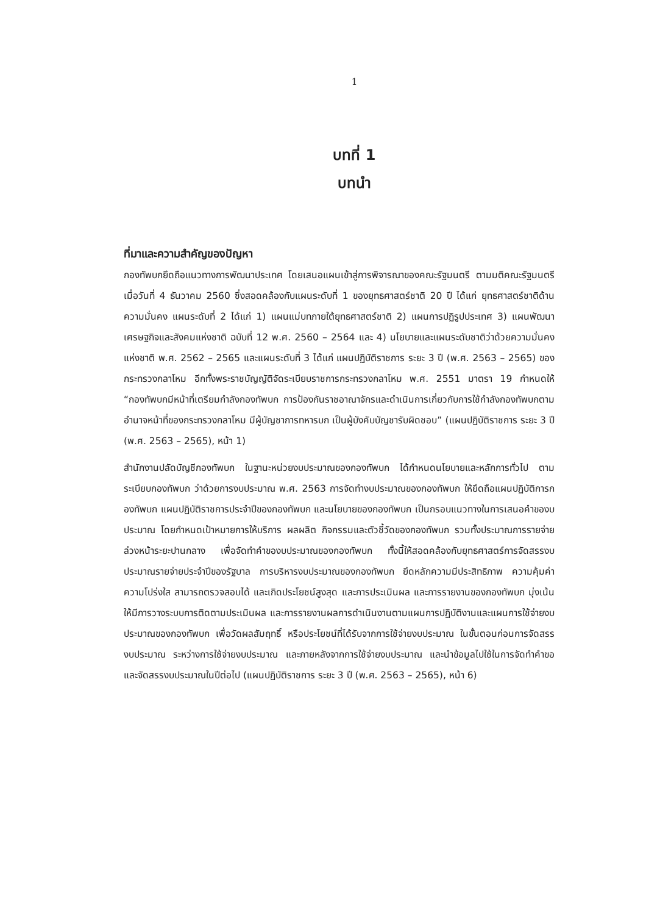1
บทที่ 1
บทนำ
ที่มาและความสำคัญของปัญหา
กองทัพบกยึดถือแนวทางการพัฒนาประเทศ โดยเสนอแผนเข้าสู่การพิจารณาของคณะรัฐมนตรี ตามมติคณะรัฐมนตรี เมื่อวันที่ 4 ธันวาคม 2560 ซึ่งสอดคล้องกับแผนระดับที่ 1 ของยุทธศาสตร์ชาติ 20 ปี ได้แก่ ยุทธศาสตร์ชาติด้านความมั่นคง แผนระดับที่ 2 ได้แก่ 1) แผนแม่บทภายใต้ยุทธศาสตร์ชาติ 2) แผนการปฏิรูปประเทศ 3) แผนพัฒนาเศรษฐกิจและสังคมแห่งชาติ ฉบับที่ 12 พ.ศ. 2560 – 2564 และ 4) นโยบายและแผนระดับชาติว่าด้วยความมั่นคงแห่งชาติ พ.ศ. 2562 – 2565 และแผนระดับที่ 3 ได้แก่ แผนปฏิบัติราชการ ระยะ 3 ปี (พ.ศ. 2563 – 2565) ของกระทรวงกลาโหม อีกทั้งพระราชบัญญัติจัดระเบียบราชการกระทรวงกลาโหม พ.ศ. 2551 มาตรา 19 กำหนดให้ “กองทัพบกมีหน้าที่เตรียมกำลังกองทัพบก การป้องกันราชอาณาจักรและดำเนินการเกี่ยวกับการใช้กำลังกองทัพบกตามอำนาจหน้าที่ของกระทรวงกลาโหม มีผู้บัญชาการทหารบก เป็นผู้บังคับบัญชารับผิดชอบ” (แผนปฏิบัติราชการ ระยะ 3 ปี (พ.ศ. 2563 – 2565), หน้า 1)
สำนักงานปลัดบัญชีกองทัพบก ในฐานะหน่วยงบประมาณของกองทัพบก ได้กำหนดนโยบายและหลักการทั่วไป ตามระเบียบกองทัพบก ว่าด้วยการงบประมาณ พ.ศ. 2563 การจัดทำงบประมาณของกองทัพบก ให้ยึดถือแผนปฏิบัติการกองทัพบก แผนปฏิบัติราชการประจำปีของกองทัพบก และนโยบายของกองทัพบก เป็นกรอบแนวทางในการเสนอคำของบประมาณ โดยกำหนดเป้าหมายการให้บริการ ผลผลิต กิจกรรมและตัวชี้วัดของกองทัพบก รวมทั้งประมาณการรายจ่ายล่วงหน้าระยะปานกลาง เพื่อจัดทำคำของบประมาณของกองทัพบก ทั้งนี้ให้สอดคล้องกับยุทธศาสตร์การจัดสรรงบประมาณรายจ่ายประจำปีของรัฐบาล การบริหารงบประมาณของกองทัพบก ยึดหลักความมีประสิทธิภาพ ความคุ้มค่า ความโปร่งใส สามารถตรวจสอบได้ และเกิดประโยชน์สูงสุด และการประเมินผล และการรายงานของกองทัพบก มุ่งเน้นให้มีการวางระบบการติดตามประเมินผล และการรายงานผลการดำเนินงานตามแผนการปฏิบัติงานและแผนการใช้จ่ายงบประมาณของกองทัพบก เพื่อวัดผลสัมฤทธิ์ หรือประโยชน์ที่ได้รับจากการใช้จ่ายงบประมาณ ในขั้นตอนก่อนการจัดสรรงบประมาณ ระหว่างการใช้จ่ายงบประมาณ และภายหลังจากการใช้จ่ายงบประมาณ และนำข้อมูลไปใช้ในการจัดทำคำขอและจัดสรรงบประมาณในปีต่อไป (แผนปฏิบัติราชการ ระยะ 3 ปี (พ.ศ. 2563 – 2565), หน้า 6)